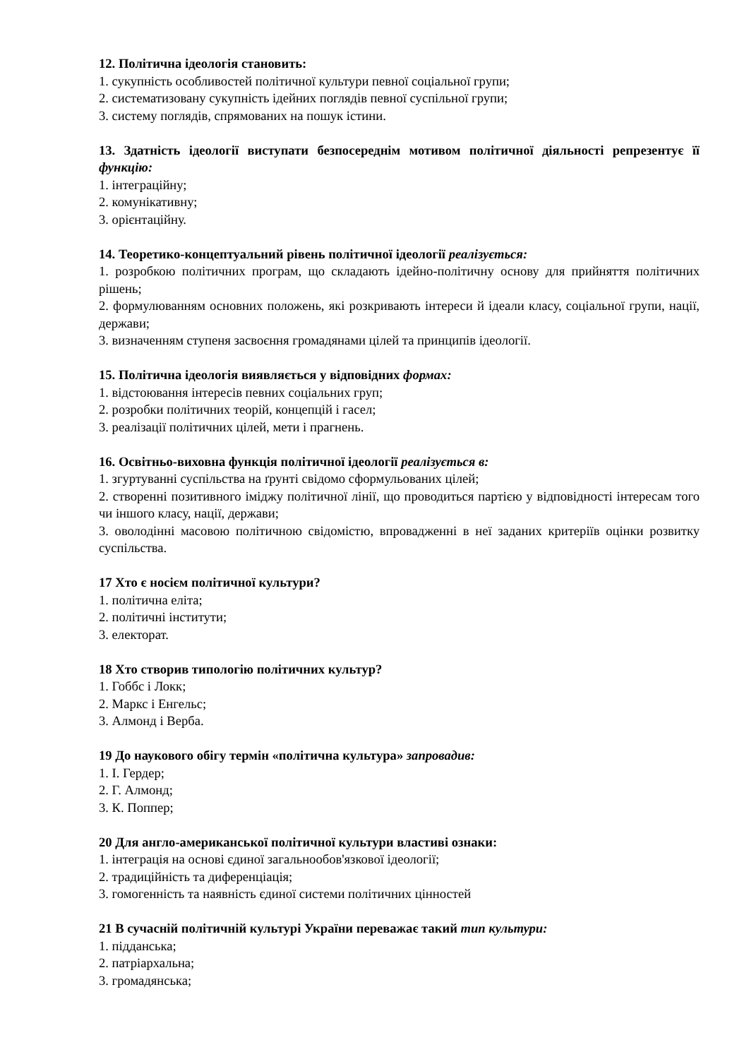12. Політична ідеологія становить:
1. сукупність особливостей політичної культури певної соціальної групи;
2. систематизовану сукупність ідейних поглядів певної суспільної групи;
3. систему поглядів, спрямованих на пошук істини.
13. Здатність ідеології виступати безпосереднім мотивом політичної діяльності репрезентує її функцію:
1. інтеграційну;
2. комунікативну;
3. орієнтаційну.
14. Теоретико-концептуальний рівень політичної ідеології реалізується:
1. розробкою політичних програм, що складають ідейно-політичну основу для прийняття політичних рішень;
2. формулюванням основних положень, які розкривають інтереси й ідеали класу, соціальної групи, нації, держави;
3. визначенням ступеня засвоєння громадянами цілей та принципів ідеології.
15. Політична ідеологія виявляється у відповідних формах:
1. відстоювання інтересів певних соціальних груп;
2. розробки політичних теорій, концепцій і гасел;
3. реалізації політичних цілей, мети і прагнень.
16. Освітньо-виховна функція політичної ідеології реалізується в:
1. згуртуванні суспільства на ґрунті свідомо сформульованих цілей;
2. створенні позитивного іміджу політичної лінії, що проводиться партією у відповідності інтересам того чи іншого класу, нації, держави;
3. оволодінні масовою політичною свідомістю, впровадженні в неї заданих критеріїв оцінки розвитку суспільства.
17 Хто є носієм політичної культури?
1. політична еліта;
2. політичні інститути;
3. електорат.
18 Хто створив типологію політичних культур?
1. Гоббс і Локк;
2. Маркс і Енгельс;
3. Алмонд і Верба.
19 До наукового обігу термін «політична культура» запровадив:
1. І. Гердер;
2. Г. Алмонд;
3. К. Поппер;
20 Для англо-американської політичної культури властиві ознаки:
1. інтеграція на основі єдиної загальнообов'язкової ідеології;
2. традиційність та диференціація;
3. гомогенність та наявність єдиної системи політичних цінностей
21 В сучасній політичній культурі України переважає такий тип культури:
1. підданська;
2. патріархальна;
3. громадянська;